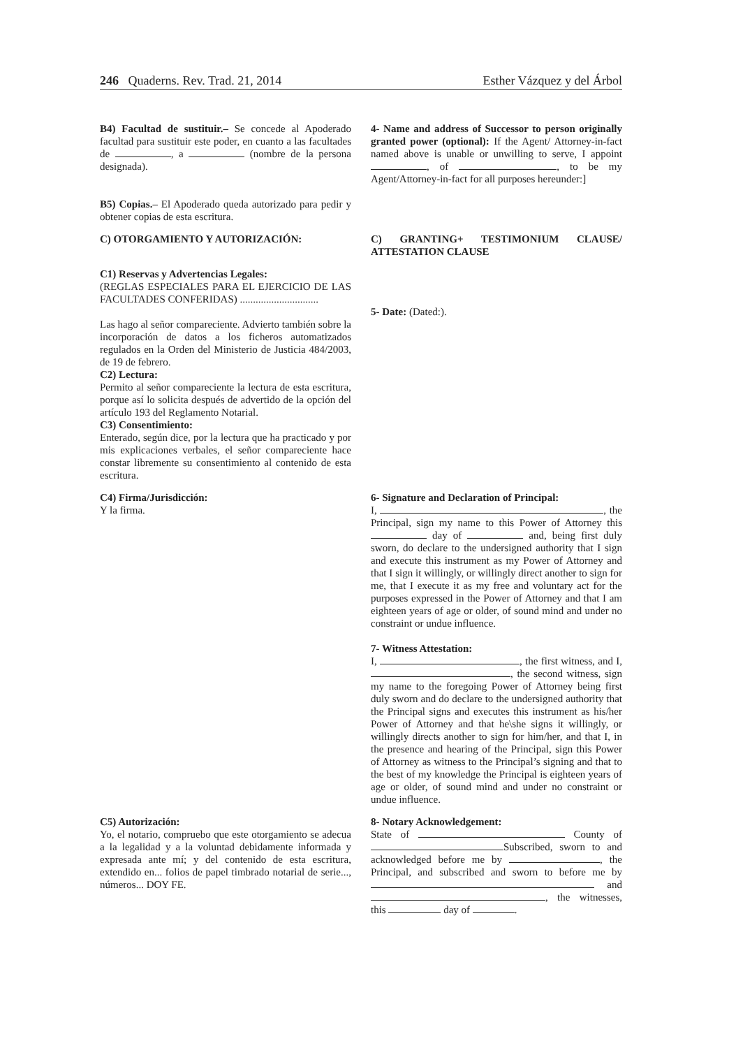246 Quaderns. Rev. Trad. 21, 2014 Esther Vázquez y del Árbol
| B4) Facultad de sustituir.– Se concede al Apoderado facultad para sustituir este poder, en cuanto a las facultades de , a (nombre de la persona designada). B5) Copias.– El Apoderado queda autorizado para pedir y obtener copias de esta escritura. | 4- Name and address of Successor to person originally granted power (optional): If the Agent/ Attorney-in-fact named above is unable or unwilling to serve, I appoint , of , to be my Agent/Attorney-in-fact for all purposes hereunder:] |
| C) OTORGAMIENTO Y AUTORIZACIÓN: | C) GRANTING+ TESTIMONIUM CLAUSE/ ATTESTATION CLAUSE |
| C1) Reservas y Advertencias Legales: (REGLAS ESPECIALES PARA EL EJERCICIO DE LAS FACULTADES CONFERIDAS) .............................. Las hago al señor compareciente. Advierto también sobre la incorporación de datos a los ficheros automatizados regulados en la Orden del Ministerio de Justicia 484/2003, de 19 de febrero. C2) Lectura: Permito al señor compareciente la lectura de esta escritura, porque así lo solicita después de advertido de la opción del artículo 193 del Reglamento Notarial. C3) Consentimiento: Enterado, según dice, por la lectura que ha practicado y por mis explicaciones verbales, el señor compareciente hace constar libremente su consentimiento al contenido de esta escritura. | 5- Date: (Dated:). |
| C4) Firma/Jurisdicción: Y la firma. | 6- Signature and Declaration of Principal: I, , the Principal, sign my name to this Power of Attorney this day of and, being first duly sworn, do declare to the undersigned authority that I sign and execute this instrument as my Power of Attorney and that I sign it willingly, or willingly direct another to sign for me, that I execute it as my free and voluntary act for the purposes expressed in the Power of Attorney and that I am eighteen years of age or older, of sound mind and under no constraint or undue influence. 7- Witness Attestation: I, , the first witness, and I, , the second witness, sign my name to the foregoing Power of Attorney being first duly sworn and do declare to the undersigned authority that the Principal signs and executes this instrument as his/her Power of Attorney and that he\she signs it willingly, or willingly directs another to sign for him/her, and that I, in the presence and hearing of the Principal, sign this Power of Attorney as witness to the Principal’s signing and that to the best of my knowledge the Principal is eighteen years of age or older, of sound mind and under no constraint or undue influence. |
| C5) Autorización: Yo, el notario, compruebo que este otorgamiento se adecua a la legalidad y a la voluntad debidamente informada y expresada ante mí; y del contenido de esta escritura, extendido en... folios de papel timbrado notarial de serie..., números... DOY FE. | 8- Notary Acknowledgement: State of County of Subscribed, sworn to and acknowledged before me by , the Principal, and subscribed and sworn to before me by and , the witnesses, this day of . |